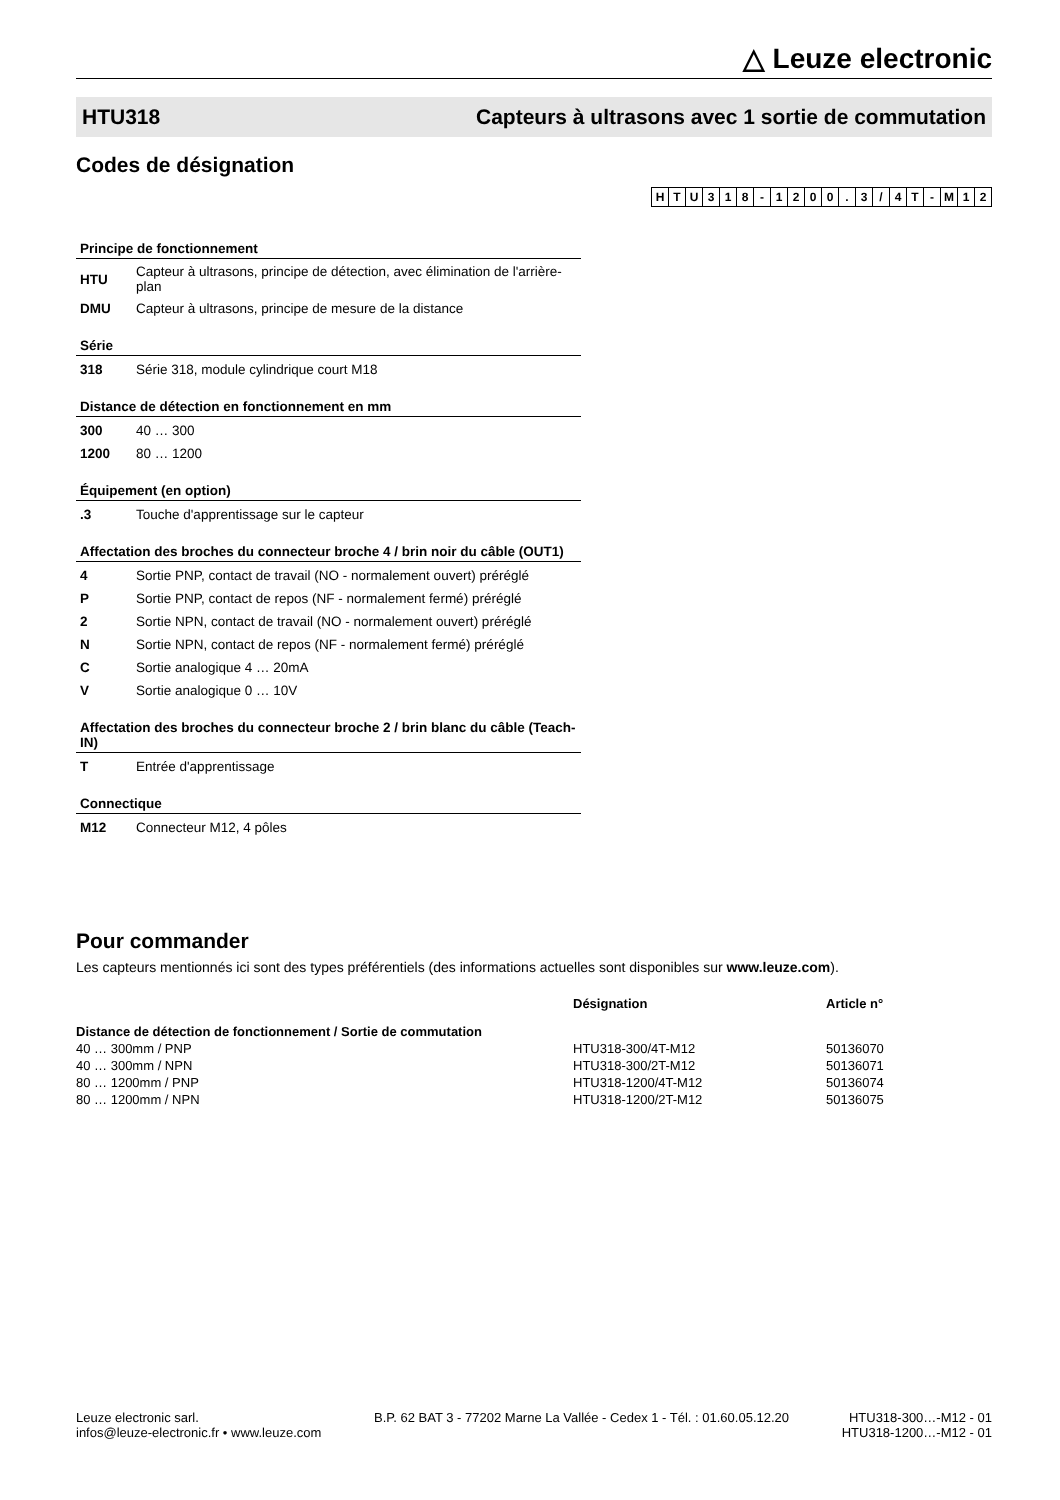△ Leuze electronic
HTU318 Capteurs à ultrasons avec 1 sortie de commutation
Codes de désignation
| H | T | U | 3 | 1 | 8 | - | 1 | 2 | 0 | 0 | . | 3 | / | 4 | T | - | M | 1 | 2 |
Principe de fonctionnement
| HTU | Capteur à ultrasons, principe de détection, avec élimination de l'arrière-plan |
| DMU | Capteur à ultrasons, principe de mesure de la distance |
Série
| 318 | Série 318, module cylindrique court M18 |
Distance de détection en fonctionnement en mm
| 300 | 40 … 300 |
| 1200 | 80 … 1200 |
Équipement (en option)
| .3 | Touche d'apprentissage sur le capteur |
Affectation des broches du connecteur broche 4 / brin noir du câble (OUT1)
| 4 | Sortie PNP, contact de travail (NO - normalement ouvert) préréglé |
| P | Sortie PNP, contact de repos (NF - normalement fermé) préréglé |
| 2 | Sortie NPN, contact de travail (NO - normalement ouvert) préréglé |
| N | Sortie NPN, contact de repos (NF - normalement fermé) préréglé |
| C | Sortie analogique 4 … 20mA |
| V | Sortie analogique 0 … 10V |
Affectation des broches du connecteur broche 2 / brin blanc du câble (Teach-IN)
| T | Entrée d'apprentissage |
Connectique
| M12 | Connecteur M12, 4 pôles |
Pour commander
Les capteurs mentionnés ici sont des types préférentiels (des informations actuelles sont disponibles sur www.leuze.com).
| | Désignation | Article n° |
| --- | --- | --- |
| Distance de détection de fonctionnement / Sortie de commutation | | |
| 40 … 300mm / PNP | HTU318-300/4T-M12 | 50136070 |
| 40 … 300mm / NPN | HTU318-300/2T-M12 | 50136071 |
| 80 … 1200mm / PNP | HTU318-1200/4T-M12 | 50136074 |
| 80 … 1200mm / NPN | HTU318-1200/2T-M12 | 50136075 |
Leuze electronic sarl.
infos@leuze-electronic.fr • www.leuze.com
B.P. 62 BAT 3 - 77202 Marne La Vallée - Cedex 1 - Tél. : 01.60.05.12.20
HTU318-300…-M12 - 01
HTU318-1200…-M12 - 01